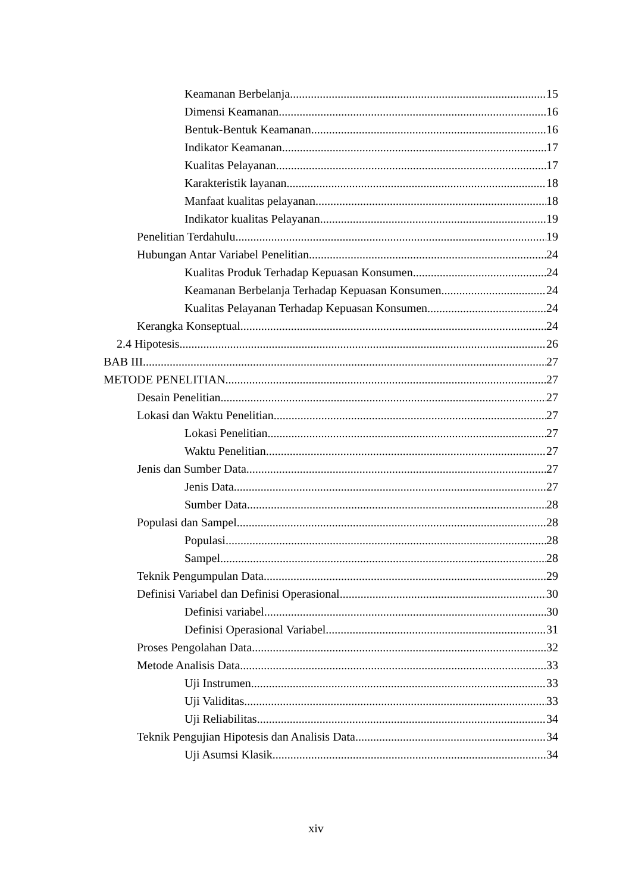Keamanan Berbelanja 15
Dimensi Keamanan 16
Bentuk-Bentuk Keamanan 16
Indikator Keamanan 17
Kualitas Pelayanan 17
Karakteristik layanan 18
Manfaat kualitas pelayanan 18
Indikator kualitas Pelayanan 19
Penelitian Terdahulu 19
Hubungan Antar Variabel Penelitian 24
Kualitas Produk Terhadap Kepuasan Konsumen 24
Keamanan Berbelanja Terhadap Kepuasan Konsumen 24
Kualitas Pelayanan Terhadap Kepuasan Konsumen 24
Kerangka Konseptual 24
2.4 Hipotesis 26
BAB III 27
METODE PENELITIAN 27
Desain Penelitian 27
Lokasi dan Waktu Penelitian 27
Lokasi Penelitian 27
Waktu Penelitian 27
Jenis dan Sumber Data 27
Jenis Data 27
Sumber Data 28
Populasi dan Sampel 28
Populasi 28
Sampel 28
Teknik Pengumpulan Data 29
Definisi Variabel dan Definisi Operasional 30
Definisi variabel 30
Definisi Operasional Variabel 31
Proses Pengolahan Data 32
Metode Analisis Data 33
Uji Instrumen 33
Uji Validitas 33
Uji Reliabilitas 34
Teknik Pengujian Hipotesis dan Analisis Data 34
Uji Asumsi Klasik 34
xiv